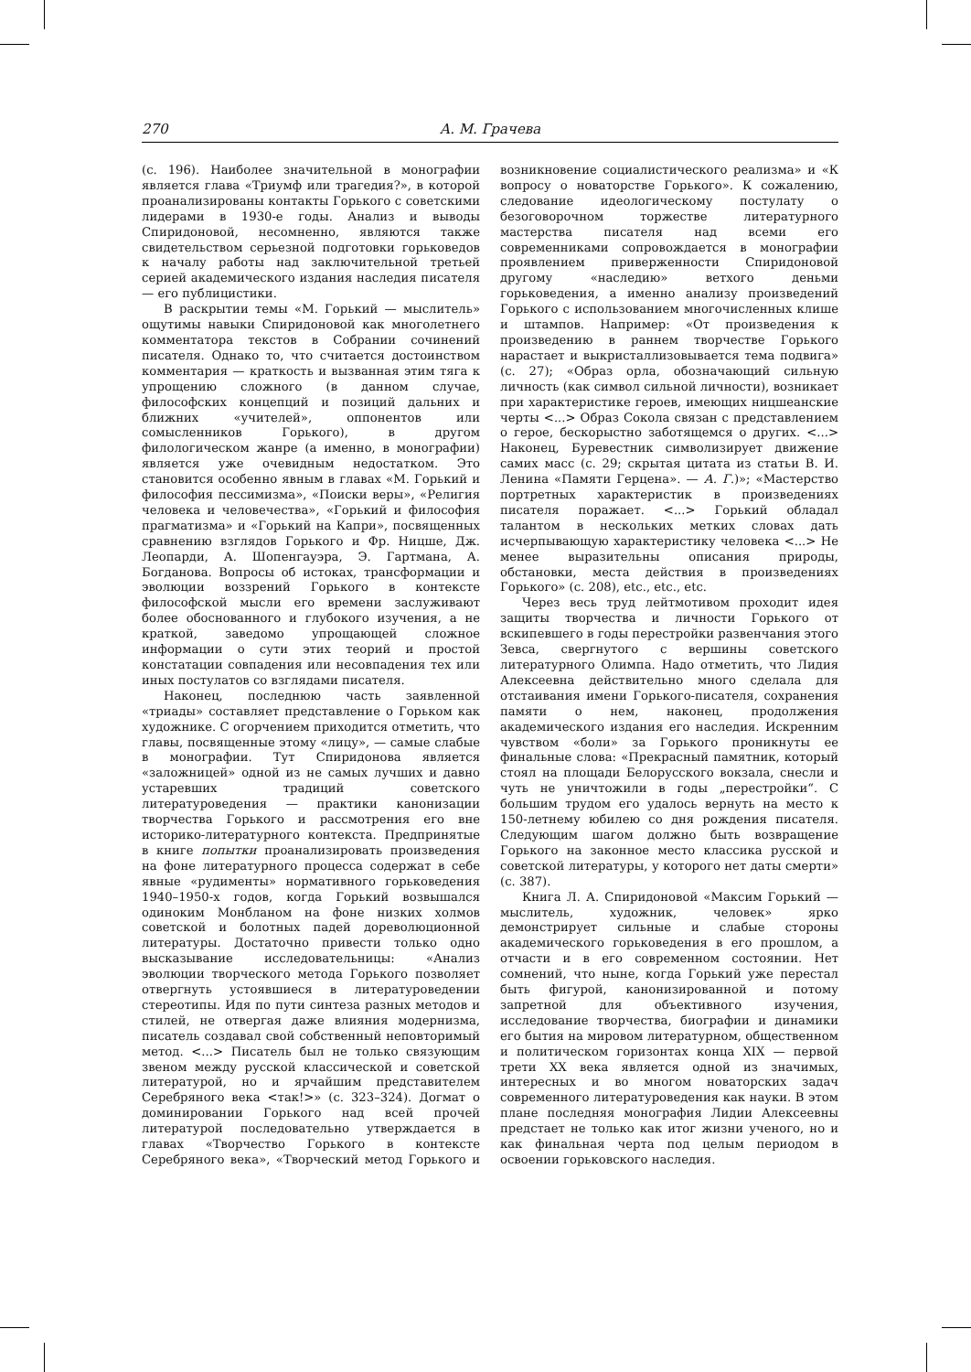270 А. М. Грачева
(с. 196). Наиболее значительной в монографии является глава «Триумф или трагедия?», в которой проанализированы контакты Горького с советскими лидерами в 1930-е годы. Анализ и выводы Спиридоновой, несомненно, являются также свидетельством серьезной подготовки горьковедов к началу работы над заключительной третьей серией академического издания наследия писателя — его публицистики.
В раскрытии темы «М. Горький — мыслитель» ощутимы навыки Спиридоновой как многолетнего комментатора текстов в Собрании сочинений писателя. Однако то, что считается достоинством комментария — краткость и вызванная этим тяга к упрощению сложного (в данном случае, философских концепций и позиций дальних и ближних «учителей», оппонентов или сомысленников Горького), в другом филологическом жанре (а именно, в монографии) является уже очевидным недостатком. Это становится особенно явным в главах «М. Горький и философия пессимизма», «Поиски веры», «Религия человека и человечества», «Горький и философия прагматизма» и «Горький на Капри», посвященных сравнению взглядов Горького и Фр. Ницше, Дж. Леопарди, А. Шопенгауэра, Э. Гартмана, А. Богданова. Вопросы об истоках, трансформации и эволюции воззрений Горького в контексте философской мысли его времени заслуживают более обоснованного и глубокого изучения, а не краткой, заведомо упрощающей сложное информации о сути этих теорий и простой констатации совпадения или несовпадения тех или иных постулатов со взглядами писателя.
Наконец, последнюю часть заявленной «триады» составляет представление о Горьком как художнике. С огорчением приходится отметить, что главы, посвященные этому «лицу», — самые слабые в монографии. Тут Спиридонова является «заложницей» одной из не самых лучших и давно устаревших традиций советского литературоведения — практики канонизации творчества Горького и рассмотрения его вне историко-литературного контекста. Предпринятые в книге попытки проанализировать произведения на фоне литературного процесса содержат в себе явные «рудименты» нормативного горьковедения 1940–1950-х годов, когда Горький возвышался одиноким Монбланом на фоне низких холмов советской и болотных падей дореволюционной литературы. Достаточно привести только одно высказывание исследовательницы: «Анализ эволюции творческого метода Горького позволяет отвергнуть устоявшиеся в литературоведении стереотипы. Идя по пути синтеза разных методов и стилей, не отвергая даже влияния модернизма, писатель создавал свой собственный неповторимый метод. <...> Писатель был не только связующим звеном между русской классической и советской литературой, но и ярчайшим представителем Серебряного века <так!>» (с. 323–324). Догмат о доминировании Горького над всей прочей литературой последовательно утверждается в главах «Творчество Горького в контексте Серебряного века», «Творческий метод Горького и возникновение социалистического реализма» и «К вопросу о новаторстве Горького». К сожалению, следование идеологическому постулату о безоговорочном торжестве литературного мастерства писателя над всеми его современниками сопровождается в монографии проявлением приверженности Спиридоновой другому «наследию» ветхого деньми горьковедения, а именно анализу произведений Горького с использованием многочисленных клише и штампов. Например: «От произведения к произведению в раннем творчестве Горького нарастает и выкристаллизовывается тема подвига» (с. 27); «Образ орла, обозначающий сильную личность (как символ сильной личности), возникает при характеристике героев, имеющих ницшеанские черты <...> Образ Сокола связан с представлением о герое, бескорыстно заботящемся о других. <...> Наконец, Буревестник символизирует движение самих масс (с. 29; скрытая цитата из статьи В. И. Ленина «Памяти Герцена». — А. Г.)»; «Мастерство портретных характеристик в произведениях писателя поражает. <...> Горький обладал талантом в нескольких метких словах дать исчерпывающую характеристику человека <...> Не менее выразительны описания природы, обстановки, места действия в произведениях Горького» (с. 208), etc., etc., etc.
Через весь труд лейтмотивом проходит идея защиты творчества и личности Горького от вскипевшего в годы перестройки развенчания этого Зевса, свергнутого с вершины советского литературного Олимпа. Надо отметить, что Лидия Алексеевна действительно много сделала для отстаивания имени Горького-писателя, сохранения памяти о нем, наконец, продолжения академического издания его наследия. Искренним чувством «боли» за Горького проникнуты ее финальные слова: «Прекрасный памятник, который стоял на площади Белорусского вокзала, снесли и чуть не уничтожили в годы „перестройки“. С большим трудом его удалось вернуть на место к 150-летнему юбилею со дня рождения писателя. Следующим шагом должно быть возвращение Горького на законное место классика русской и советской литературы, у которого нет даты смерти» (с. 387).
Книга Л. А. Спиридоновой «Максим Горький — мыслитель, художник, человек» ярко демонстрирует сильные и слабые стороны академического горьковедения в его прошлом, а отчасти и в его современном состоянии. Нет сомнений, что ныне, когда Горький уже перестал быть фигурой, канонизированной и потому запретной для объективного изучения, исследование творчества, биографии и динамики его бытия на мировом литературном, общественном и политическом горизонтах конца XIX — первой трети XX века является одной из значимых, интересных и во многом новаторских задач современного литературоведения как науки. В этом плане последняя монография Лидии Алексеевны предстает не только как итог жизни ученого, но и как финальная черта под целым периодом в освоении горьковского наследия.